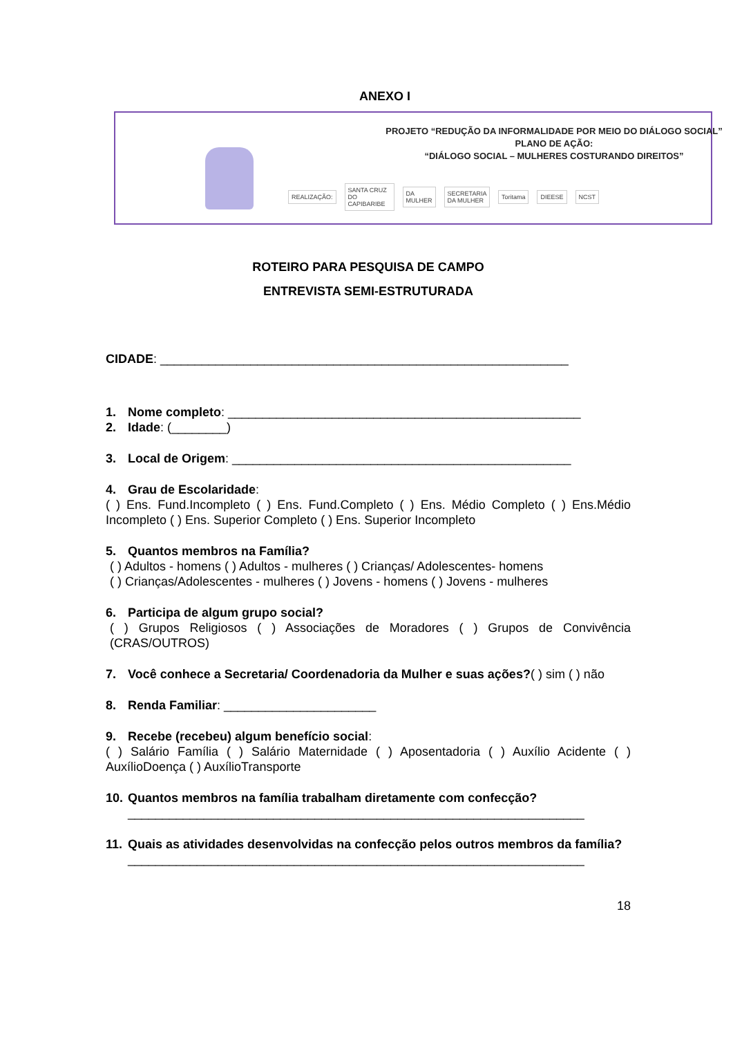ANEXO I
PROJETO “REDUÇÃO DA INFORMALIDADE POR MEIO DO DIÁLOGO SOCIAL”
PLANO DE AÇÃO:
“DIÁLOGO SOCIAL – MULHERES COSTURANDO DIREITOS”
REALIZAÇÃO: SANTA CRUZ DO CAPIBARIBE DA MULHER SECRETARIA DA MULHER Toritama DIEESE NCST
ROTEIRO PARA PESQUISA DE CAMPO
ENTREVISTA SEMI-ESTRUTURADA
CIDADE: ___________________________________________________________
1. Nome completo: ___________________________________________________
2. Idade: (________)
3. Local de Origem: _________________________________________________
4. Grau de Escolaridade:
( ) Ens. Fund.Incompleto ( ) Ens. Fund.Completo ( ) Ens. Médio Completo ( ) Ens.Médio Incompleto ( ) Ens. Superior Completo ( ) Ens. Superior Incompleto
5. Quantos membros na Família?
( ) Adultos - homens ( ) Adultos - mulheres ( ) Crianças/ Adolescentes- homens
( ) Crianças/Adolescentes - mulheres ( ) Jovens - homens ( ) Jovens - mulheres
6. Participa de algum grupo social?
( ) Grupos Religiosos ( ) Associações de Moradores ( ) Grupos de Convivência (CRAS/OUTROS)
7. Você conhece a Secretaria/ Coordenadoria da Mulher e suas ações?( ) sim ( ) não
8. Renda Familiar: ______________________
9. Recebe (recebeu) algum benefício social:
( ) Salário Família ( ) Salário Maternidade ( ) Aposentadoria ( ) Auxílio Acidente ( ) AuxílioDoença ( ) AuxílioTransporte
10. Quantos membros na família trabalham diretamente com confecção?
__________________________________________________________________
11. Quais as atividades desenvolvidas na confecção pelos outros membros da família?
__________________________________________________________________
18